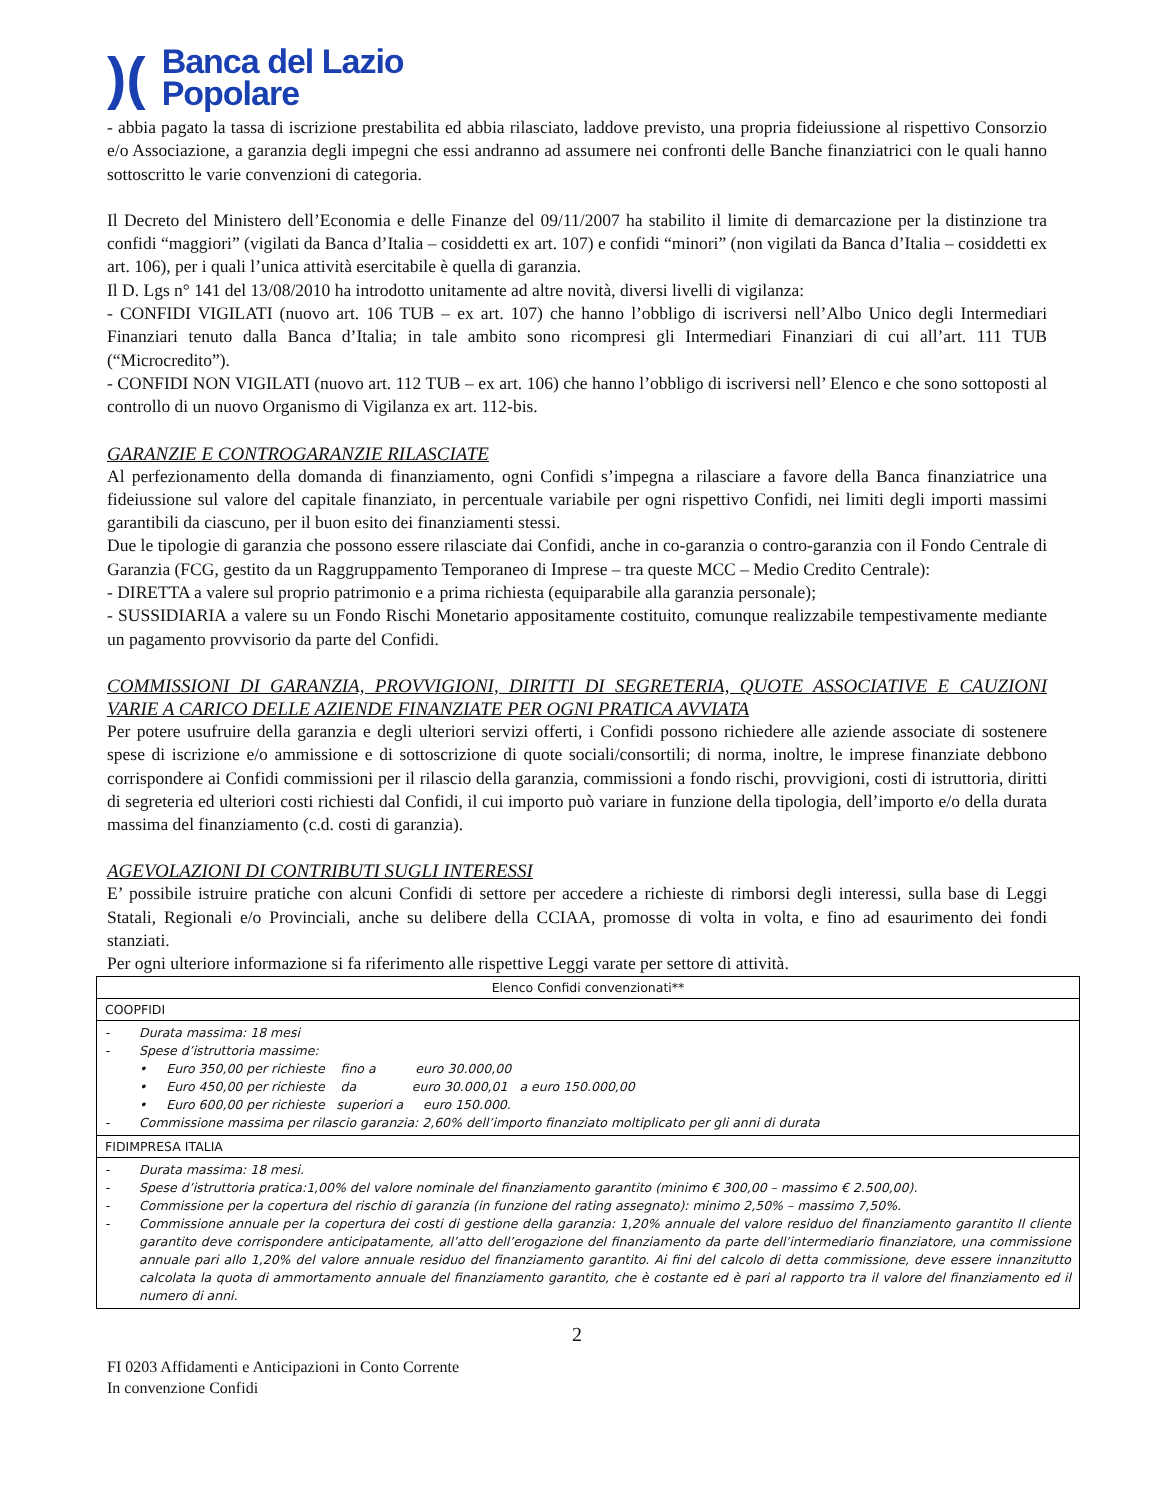)(Banca del Lazio
Popolare
- abbia pagato la tassa di iscrizione prestabilita ed abbia rilasciato, laddove previsto, una propria fideiussione al rispettivo Consorzio e/o Associazione, a garanzia degli impegni che essi andranno ad assumere nei confronti delle Banche finanziatrici con le quali hanno sottoscritto le varie convenzioni di categoria.
Il Decreto del Ministero dell’Economia e delle Finanze del 09/11/2007 ha stabilito il limite di demarcazione per la distinzione tra confidi “maggiori” (vigilati da Banca d’Italia – cosiddetti ex art. 107) e confidi “minori” (non vigilati da Banca d’Italia – cosiddetti ex art. 106), per i quali l’unica attività esercitabile è quella di garanzia.
Il D. Lgs n° 141 del 13/08/2010 ha introdotto unitamente ad altre novità, diversi livelli di vigilanza:
- CONFIDI VIGILATI (nuovo art. 106 TUB – ex art. 107) che hanno l’obbligo di iscriversi nell’Albo Unico degli Intermediari Finanziari tenuto dalla Banca d’Italia; in tale ambito sono ricompresi gli Intermediari Finanziari di cui all’art. 111 TUB (“Microcredito”).
- CONFIDI NON VIGILATI (nuovo art. 112 TUB – ex art. 106) che hanno l’obbligo di iscriversi nell’ Elenco e che sono sottoposti al controllo di un nuovo Organismo di Vigilanza ex art. 112-bis.
GARANZIE E CONTROGARANZIE RILASCIATE
Al perfezionamento della domanda di finanziamento, ogni Confidi s’impegna a rilasciare a favore della Banca finanziatrice una fideiussione sul valore del capitale finanziato, in percentuale variabile per ogni rispettivo Confidi, nei limiti degli importi massimi garantibili da ciascuno, per il buon esito dei finanziamenti stessi.
Due le tipologie di garanzia che possono essere rilasciate dai Confidi, anche in co-garanzia o contro-garanzia con il Fondo Centrale di Garanzia (FCG, gestito da un Raggruppamento Temporaneo di Imprese – tra queste MCC – Medio Credito Centrale):
- DIRETTA a valere sul proprio patrimonio e a prima richiesta (equiparabile alla garanzia personale);
- SUSSIDIARIA a valere su un Fondo Rischi Monetario appositamente costituito, comunque realizzabile tempestivamente mediante un pagamento provvisorio da parte del Confidi.
COMMISSIONI DI GARANZIA, PROVVIGIONI, DIRITTI DI SEGRETERIA, QUOTE ASSOCIATIVE E CAUZIONI VARIE A CARICO DELLE AZIENDE FINANZIATE PER OGNI PRATICA AVVIATA
Per potere usufruire della garanzia e degli ulteriori servizi offerti, i Confidi possono richiedere alle aziende associate di sostenere spese di iscrizione e/o ammissione e di sottoscrizione di quote sociali/consortili; di norma, inoltre, le imprese finanziate debbono corrispondere ai Confidi commissioni per il rilascio della garanzia, commissioni a fondo rischi, provvigioni, costi di istruttoria, diritti di segreteria ed ulteriori costi richiesti dal Confidi, il cui importo può variare in funzione della tipologia, dell’importo e/o della durata massima del finanziamento (c.d. costi di garanzia).
AGEVOLAZIONI DI CONTRIBUTI SUGLI INTERESSI
E’ possibile istruire pratiche con alcuni Confidi di settore per accedere a richieste di rimborsi degli interessi, sulla base di Leggi Statali, Regionali e/o Provinciali, anche su delibere della CCIAA, promosse di volta in volta, e fino ad esaurimento dei fondi stanziati.
Per ogni ulteriore informazione si fa riferimento alle rispettive Leggi varate per settore di attività.
| Elenco Confidi convenzionati** |
| --- |
| COOPFIDI |
| - Durata massima: 18 mesi - Spese d’istruttoria massime: • Euro 350,00 per richieste fino a euro 30.000,00 • Euro 450,00 per richieste da euro 30.000,01 a euro 150.000,00 • Euro 600,00 per richieste superiori a euro 150.000. - Commissione massima per rilascio garanzia: 2,60% dell’importo finanziato moltiplicato per gli anni di durata |
| FIDIMPRESA ITALIA |
| - Durata massima: 18 mesi. - Spese d’istruttoria pratica:1,00% del valore nominale del finanziamento garantito (minimo € 300,00 – massimo € 2.500,00). - Commissione per la copertura del rischio di garanzia (in funzione del rating assegnato): minimo 2,50% – massimo 7,50%. - Commissione annuale per la copertura dei costi di gestione della garanzia: 1,20% annuale del valore residuo del finanziamento garantito Il cliente garantito deve corrispondere anticipatamente, all’atto dell’erogazione del finanziamento da parte dell’intermediario finanziatore, una commissione annuale pari allo 1,20% del valore annuale residuo del finanziamento garantito. Ai fini del calcolo di detta commissione, deve essere innanzitutto calcolata la quota di ammortamento annuale del finanziamento garantito, che è costante ed è pari al rapporto tra il valore del finanziamento ed il numero di anni. |
2
FI 0203 Affidamenti e Anticipazioni in Conto Corrente
In convenzione Confidi